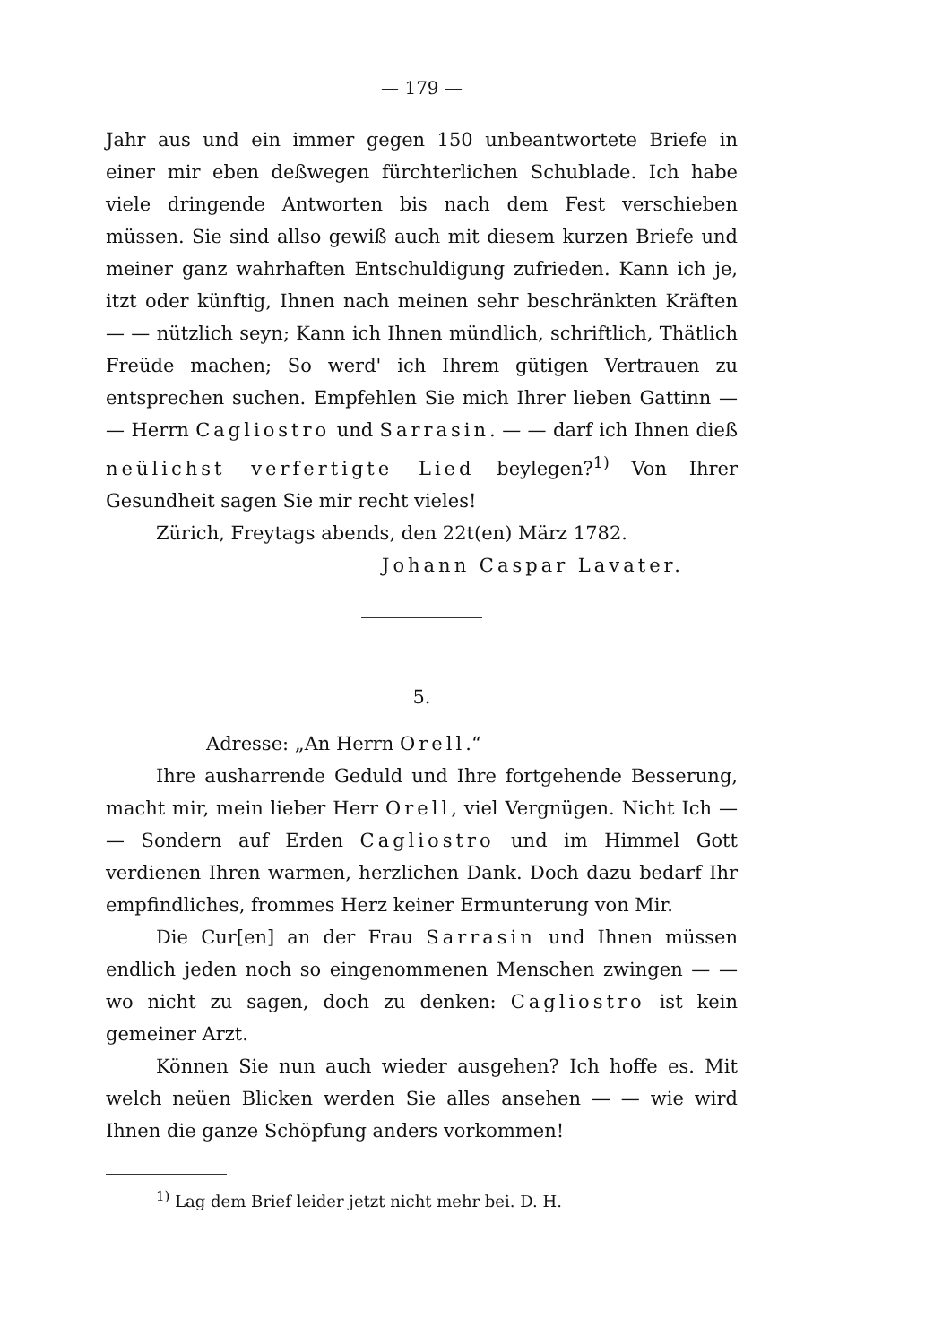— 179 —
Jahr aus und ein immer gegen 150 unbeantwortete Briefe in einer mir eben deßwegen fürchterlichen Schublade. Ich habe viele dringende Antworten bis nach dem Fest verschieben müssen. Sie sind allso gewiß auch mit diesem kurzen Briefe und meiner ganz wahrhaften Entschuldigung zufrieden. Kann ich je, itzt oder künftig, Ihnen nach meinen sehr beschränkten Kräften — — nützlich seyn; Kann ich Ihnen mündlich, schriftlich, Thätlich Freüde machen; So werd' ich Ihrem gütigen Vertrauen zu entsprechen suchen. Empfehlen Sie mich Ihrer lieben Gattinn — — Herrn Cagliostro und Sarrasin. — — darf ich Ihnen dieß neülichst verfertigte Lied beylegen?<sup>1)</sup> Von Ihrer Gesundheit sagen Sie mir recht vieles!
Zürich, Freytags abends, den 22t(en) März 1782.
Johann Caspar Lavater.
5.
Adresse: „An Herrn Orell.“
Ihre ausharrende Geduld und Ihre fortgehende Besserung, macht mir, mein lieber Herr Orell, viel Vergnügen. Nicht Ich — — Sondern auf Erden Cagliostro und im Himmel Gott verdienen Ihren warmen, herzlichen Dank. Doch dazu bedarf Ihr empfindliches, frommes Herz keiner Ermunterung von Mir.
Die Cur[en] an der Frau Sarrasin und Ihnen müssen endlich jeden noch so eingenommenen Menschen zwingen — — wo nicht zu sagen, doch zu denken: Cagliostro ist kein gemeiner Arzt.
Können Sie nun auch wieder ausgehen? Ich hoffe es. Mit welch neüen Blicken werden Sie alles ansehen — — wie wird Ihnen die ganze Schöpfung anders vorkommen!
<sup>1)</sup> Lag dem Brief leider jetzt nicht mehr bei. D. H.